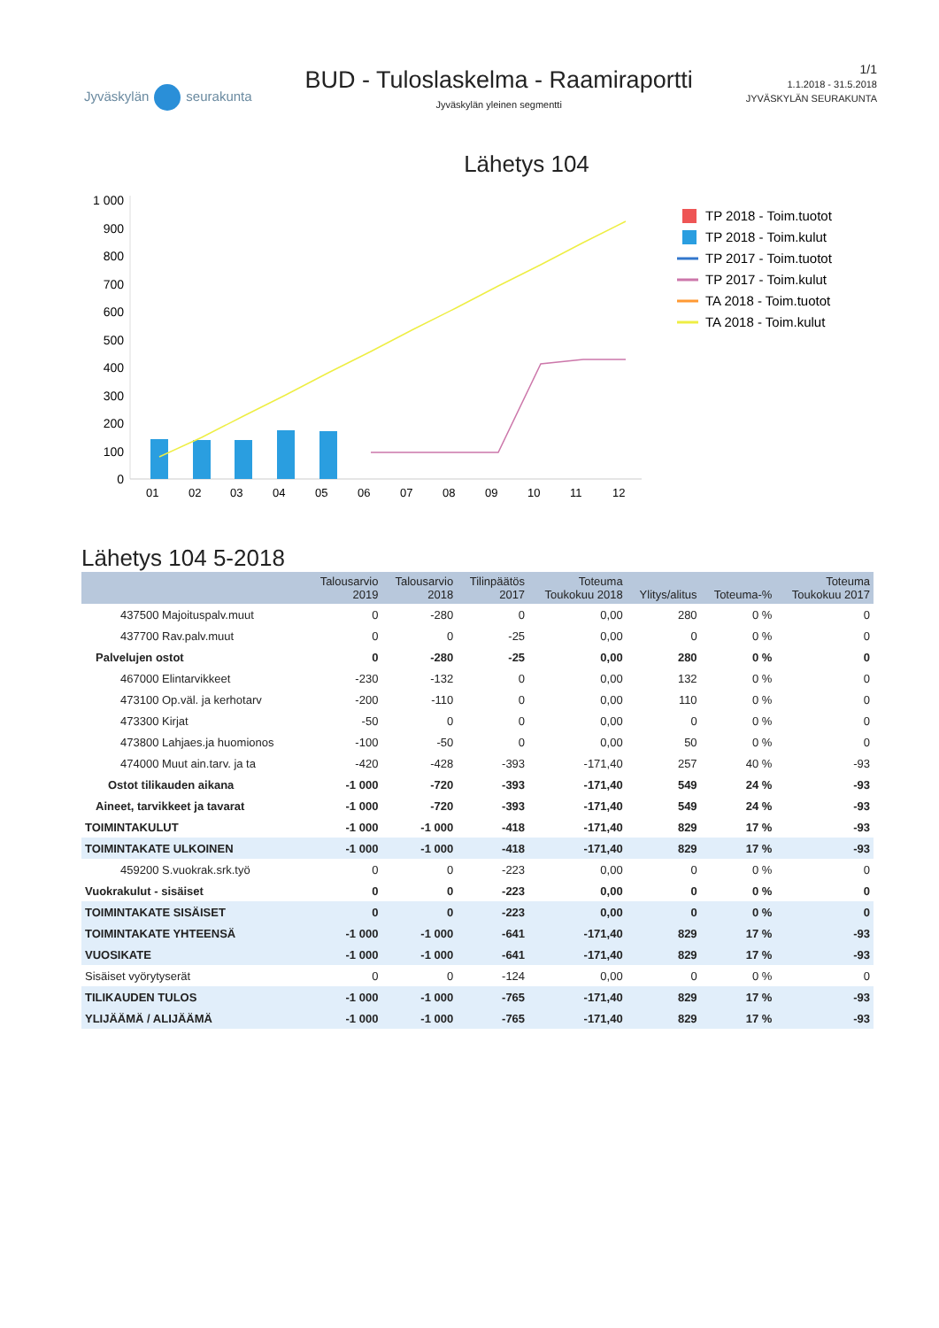Jyväskylän seurakunta
BUD - Tuloslaskelma - Raamiraportti
Jyväskylän yleinen segmentti
1/1
1.1.2018 - 31.5.2018
JYVÄSKYLÄN SEURAKUNTA
Lähetys 104
1 000
900
800
700
600
500
400
300
200
100
0
01
02
03
04
05
06
07
08
09
10
11
12
TP 2018 - Toim.tuotot
TP 2018 - Toim.kulut
TP 2017 - Toim.tuotot
TP 2017 - Toim.kulut
TA 2018 - Toim.tuotot
TA 2018 - Toim.kulut
Lähetys 104 5-2018
| | Talousarvio 2019 | Talousarvio 2018 | Tilinpäätös 2017 | Toteuma Toukokuu 2018 | Ylitys/alitus | Toteuma-% | Toteuma Toukokuu 2017 |
| --- | --- | --- | --- | --- | --- | --- | --- |
| 437500 Majoituspalv.muut | 0 | -280 | 0 | 0,00 | 280 | 0 % | 0 |
| 437700 Rav.palv.muut | 0 | 0 | -25 | 0,00 | 0 | 0 % | 0 |
| Palvelujen ostot | 0 | -280 | -25 | 0,00 | 280 | 0 % | 0 |
| 467000 Elintarvikkeet | -230 | -132 | 0 | 0,00 | 132 | 0 % | 0 |
| 473100 Op.väl. ja kerhotarv | -200 | -110 | 0 | 0,00 | 110 | 0 % | 0 |
| 473300 Kirjat | -50 | 0 | 0 | 0,00 | 0 | 0 % | 0 |
| 473800 Lahjaes.ja huomionos | -100 | -50 | 0 | 0,00 | 50 | 0 % | 0 |
| 474000 Muut ain.tarv. ja ta | -420 | -428 | -393 | -171,40 | 257 | 40 % | -93 |
| Ostot tilikauden aikana | -1 000 | -720 | -393 | -171,40 | 549 | 24 % | -93 |
| Aineet, tarvikkeet ja tavarat | -1 000 | -720 | -393 | -171,40 | 549 | 24 % | -93 |
| TOIMINTAKULUT | -1 000 | -1 000 | -418 | -171,40 | 829 | 17 % | -93 |
| TOIMINTAKATE ULKOINEN | -1 000 | -1 000 | -418 | -171,40 | 829 | 17 % | -93 |
| 459200 S.vuokrak.srk.työ | 0 | 0 | -223 | 0,00 | 0 | 0 % | 0 |
| Vuokrakulut - sisäiset | 0 | 0 | -223 | 0,00 | 0 | 0 % | 0 |
| TOIMINTAKATE SISÄISET | 0 | 0 | -223 | 0,00 | 0 | 0 % | 0 |
| TOIMINTAKATE YHTEENSÄ | -1 000 | -1 000 | -641 | -171,40 | 829 | 17 % | -93 |
| VUOSIKATE | -1 000 | -1 000 | -641 | -171,40 | 829 | 17 % | -93 |
| Sisäiset vyörytyserät | 0 | 0 | -124 | 0,00 | 0 | 0 % | 0 |
| TILIKAUDEN TULOS | -1 000 | -1 000 | -765 | -171,40 | 829 | 17 % | -93 |
| YLIJÄÄMÄ / ALIJÄÄMÄ | -1 000 | -1 000 | -765 | -171,40 | 829 | 17 % | -93 |